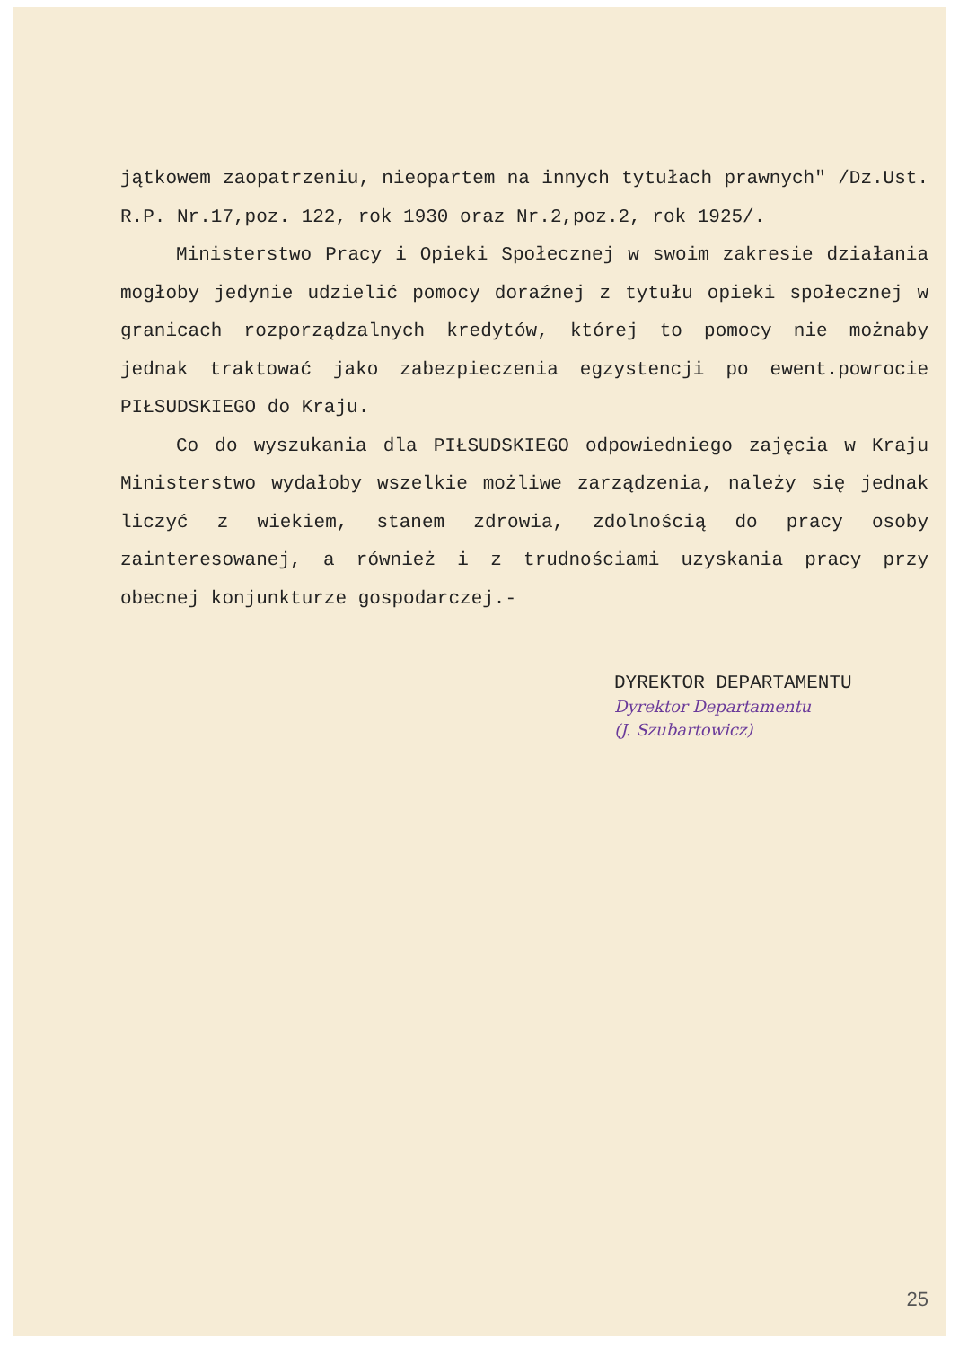jątkowem zaopatrzeniu, nieopartem na innych tytułach prawnych" /Dz.Ust. R.P. Nr.17,poz. 122, rok 1930 oraz Nr.2,poz.2, rok 1925/.
Ministerstwo Pracy i Opieki Społecznej w swoim zakresie działania mogłoby jedynie udzielić pomocy doraźnej z tytułu opieki społecznej w granicach rozporządzalnych kredytów, której to pomocy nie możnaby jednak traktować jako zabezpieczenia egzystencji po ewent.powrocie PIŁSUDSKIEGO do Kraju.
Co do wyszukania dla PIŁSUDSKIEGO odpowiedniego zajęcia w Kraju Ministerstwo wydałoby wszelkie możliwe zarządzenia, należy się jednak liczyć z wiekiem, stanem zdrowia, zdolnością do pracy osoby zainteresowanej, a również i z trudnościami uzyskania pracy przy obecnej konjunkturze gospodarczej.-
DYREKTOR DEPARTAMENTU
Dyrektor Departamentu
(J. Szubartowicz)
25